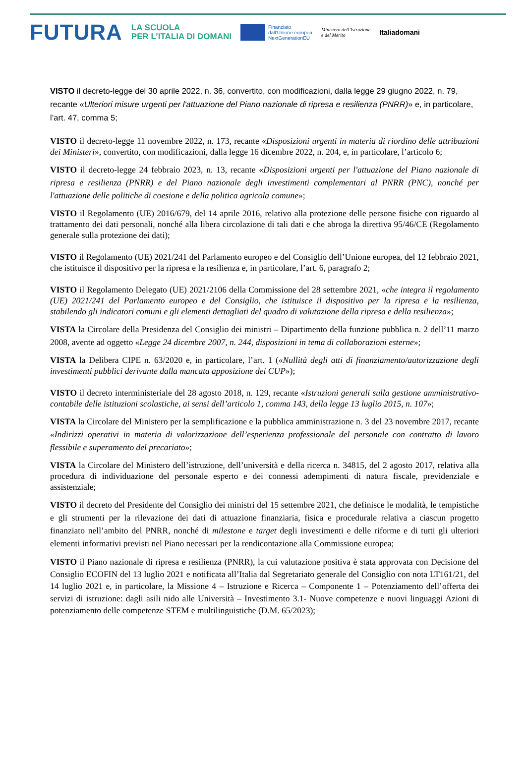FUTURA
LA SCUOLA
PER L’ITALIA DI DOMANI
Finanziato
dall’Unione europea
NextGenerationEU
Ministero dell’Istruzione
e del Merito
Italiadomani
VISTO il decreto-legge del 30 aprile 2022, n. 36, convertito, con modificazioni, dalla legge 29 giugno 2022, n. 79, recante «Ulteriori misure urgenti per l'attuazione del Piano nazionale di ripresa e resilienza (PNRR)» e, in particolare, l’art. 47, comma 5;
VISTO il decreto-legge 11 novembre 2022, n. 173, recante «Disposizioni urgenti in materia di riordino delle attribuzioni dei Ministeri», convertito, con modificazioni, dalla legge 16 dicembre 2022, n. 204, e, in particolare, l’articolo 6;
VISTO il decreto-legge 24 febbraio 2023, n. 13, recante «Disposizioni urgenti per l'attuazione del Piano nazionale di ripresa e resilienza (PNRR) e del Piano nazionale degli investimenti complementari al PNRR (PNC), nonché per l'attuazione delle politiche di coesione e della politica agricola comune»;
VISTO il Regolamento (UE) 2016/679, del 14 aprile 2016, relativo alla protezione delle persone fisiche con riguardo al trattamento dei dati personali, nonché alla libera circolazione di tali dati e che abroga la direttiva 95/46/CE (Regolamento generale sulla protezione dei dati);
VISTO il Regolamento (UE) 2021/241 del Parlamento europeo e del Consiglio dell’Unione europea, del 12 febbraio 2021, che istituisce il dispositivo per la ripresa e la resilienza e, in particolare, l’art. 6, paragrafo 2;
VISTO il Regolamento Delegato (UE) 2021/2106 della Commissione del 28 settembre 2021, «che integra il regolamento (UE) 2021/241 del Parlamento europeo e del Consiglio, che istituisce il dispositivo per la ripresa e la resilienza, stabilendo gli indicatori comuni e gli elementi dettagliati del quadro di valutazione della ripresa e della resilienza»;
VISTA la Circolare della Presidenza del Consiglio dei ministri – Dipartimento della funzione pubblica n. 2 dell’11 marzo 2008, avente ad oggetto «Legge 24 dicembre 2007, n. 244, disposizioni in tema di collaborazioni esterne»;
VISTA la Delibera CIPE n. 63/2020 e, in particolare, l’art. 1 («Nullità degli atti di finanziamento/autorizzazione degli investimenti pubblici derivante dalla mancata apposizione dei CUP»);
VISTO il decreto interministeriale del 28 agosto 2018, n. 129, recante «Istruzioni generali sulla gestione amministrativo-contabile delle istituzioni scolastiche, ai sensi dell’articolo 1, comma 143, della legge 13 luglio 2015, n. 107»;
VISTA la Circolare del Ministero per la semplificazione e la pubblica amministrazione n. 3 del 23 novembre 2017, recante «Indirizzi operativi in materia di valorizzazione dell’esperienza professionale del personale con contratto di lavoro flessibile e superamento del precariato»;
VISTA la Circolare del Ministero dell’istruzione, dell’università e della ricerca n. 34815, del 2 agosto 2017, relativa alla procedura di individuazione del personale esperto e dei connessi adempimenti di natura fiscale, previdenziale e assistenziale;
VISTO il decreto del Presidente del Consiglio dei ministri del 15 settembre 2021, che definisce le modalità, le tempistiche e gli strumenti per la rilevazione dei dati di attuazione finanziaria, fisica e procedurale relativa a ciascun progetto finanziato nell’ambito del PNRR, nonché di milestone e target degli investimenti e delle riforme e di tutti gli ulteriori elementi informativi previsti nel Piano necessari per la rendicontazione alla Commissione europea;
VISTO il Piano nazionale di ripresa e resilienza (PNRR), la cui valutazione positiva è stata approvata con Decisione del Consiglio ECOFIN del 13 luglio 2021 e notificata all’Italia dal Segretariato generale del Consiglio con nota LT161/21, del 14 luglio 2021 e, in particolare, la Missione 4 – Istruzione e Ricerca – Componente 1 – Potenziamento dell’offerta dei servizi di istruzione: dagli asili nido alle Università – Investimento 3.1- Nuove competenze e nuovi linguaggi Azioni di potenziamento delle competenze STEM e multilinguistiche (D.M. 65/2023);